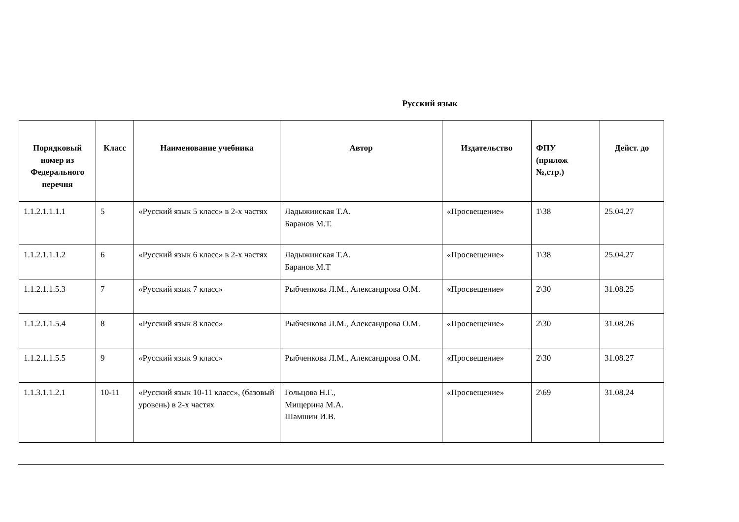Русский язык
| Порядковый номер из Федерального перечня | Класс | Наименование учебника | Автор | Издательство | ФПУ (прилож №,стр.) | Дейст. до |
| --- | --- | --- | --- | --- | --- | --- |
| 1.1.2.1.1.1.1 | 5 | «Русский язык 5 класс» в 2-х частях | Ладыжинская Т.А. Баранов М.Т. | «Просвещение» | 1\38 | 25.04.27 |
| 1.1.2.1.1.1.2 | 6 | «Русский язык 6 класс» в 2-х частях | Ладыжинская Т.А. Баранов М.Т | «Просвещение» | 1\38 | 25.04.27 |
| 1.1.2.1.1.5.3 | 7 | «Русский язык 7 класс» | Рыбченкова Л.М., Александрова О.М. | «Просвещение» | 2\30 | 31.08.25 |
| 1.1.2.1.1.5.4 | 8 | «Русский язык 8 класс» | Рыбченкова Л.М., Александрова О.М. | «Просвещение» | 2\30 | 31.08.26 |
| 1.1.2.1.1.5.5 | 9 | «Русский язык 9 класс» | Рыбченкова Л.М., Александрова О.М. | «Просвещение» | 2\30 | 31.08.27 |
| 1.1.3.1.1.2.1 | 10-11 | «Русский язык 10-11 класс», (базовый уровень) в 2-х частях | Гольцова Н.Г., Мищерина М.А. Шамшин И.В. | «Просвещение» | 2\69 | 31.08.24 |